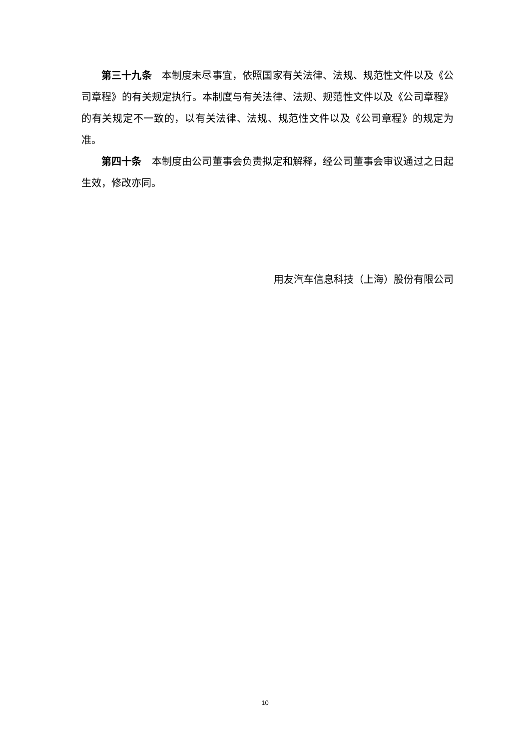第三十九条　本制度未尽事宜，依照国家有关法律、法规、规范性文件以及《公司章程》的有关规定执行。本制度与有关法律、法规、规范性文件以及《公司章程》的有关规定不一致的，以有关法律、法规、规范性文件以及《公司章程》的规定为准。
第四十条　本制度由公司董事会负责拟定和解释，经公司董事会审议通过之日起生效，修改亦同。
用友汽车信息科技（上海）股份有限公司
10